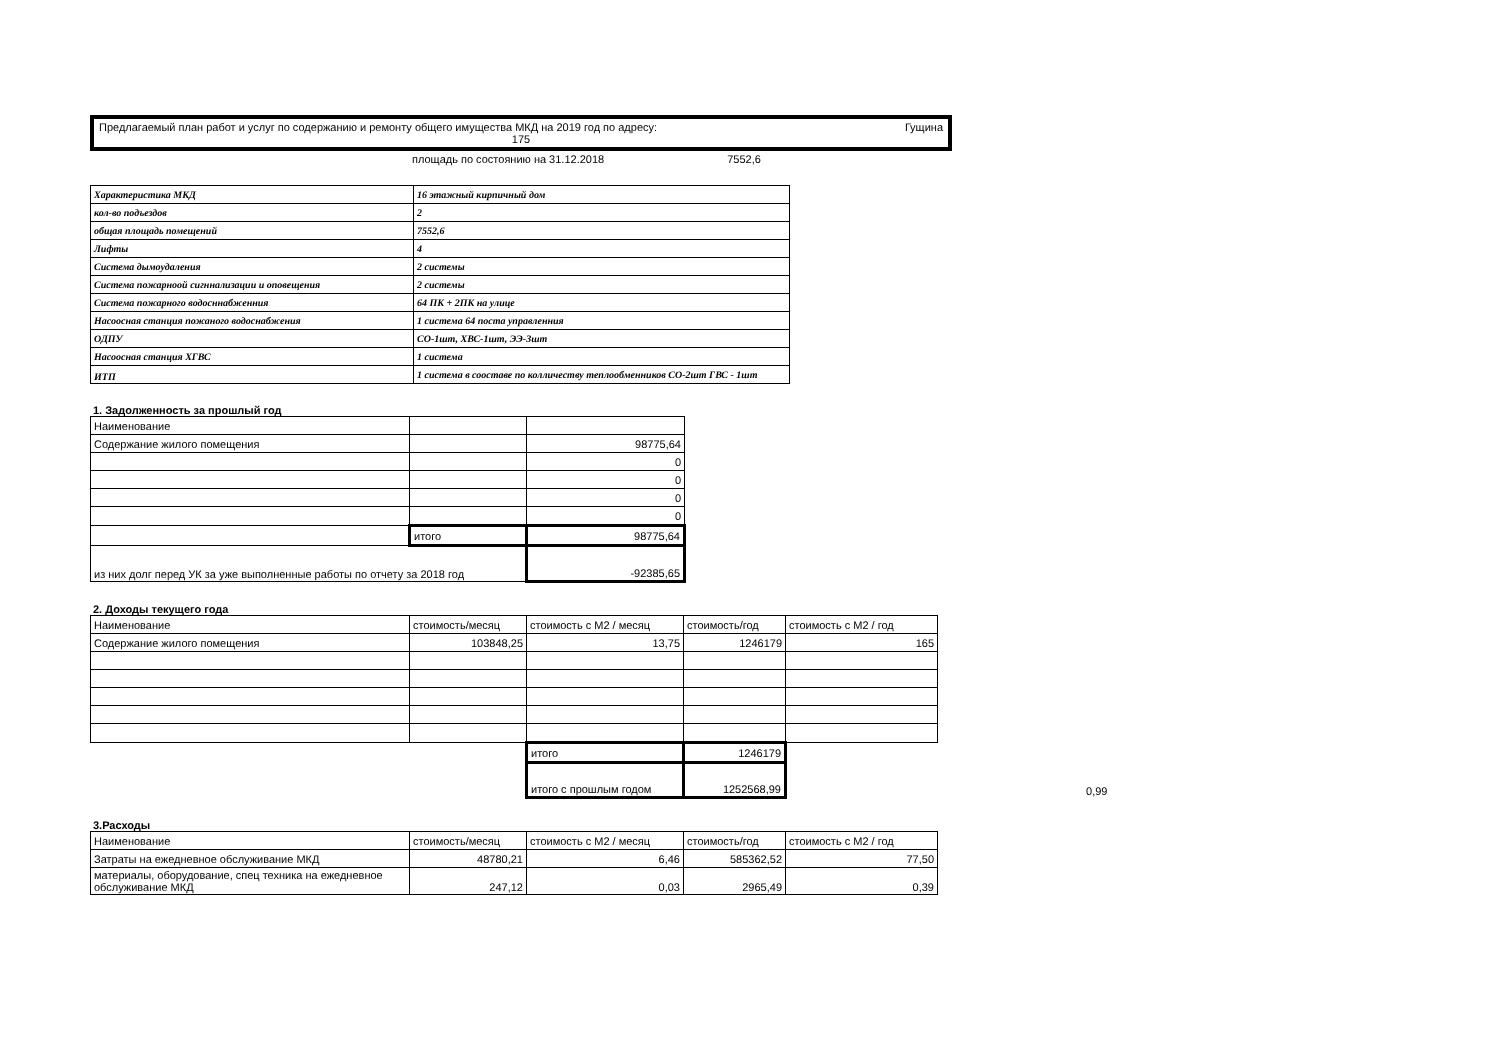Предлагаемый план работ и услуг по содержанию и ремонту общего имущества МКД на 2019 год по адресу: Гущина
175
площадь по состоянию на 31.12.2018 7552,6
| Характеристика МКД | 16 этажный кирпичный дом |
| кол-во подъездов | 2 |
| общая площадь помещений | 7552,6 |
| Лифты | 4 |
| Система дымоудаления | 2 системы |
| Система пожарноой сигннализации и оповещения | 2 системы |
| Система пожарного водосннабженния | 64 ПК + 2ПК на улице |
| Насоосная станция пожаного водоснабжения | 1 система 64 поста управленния |
| ОДПУ | СО-1шт, ХВС-1шт, ЭЭ-3шт |
| Насоосная станция ХГВС | 1 система |
| ИТП | 1 система в сооставе по колличеству теплообменников СО-2шт ГВС - 1шт |
1. Задолженность за прошлый год
| Наименование | | |
| Содержание жилого помещения | | 98775,64 |
| | | 0 |
| | | 0 |
| | | 0 |
| | | 0 |
| | итого | 98775,64 |
| из них долг перед УК за уже выполненные работы по отчету за 2018 год | | -92385,65 |
2. Доходы текущего года
| Наименование | стоимость/месяц | стоимость с М2 / месяц | стоимость/год | стоимость с М2 / год |
| Содержание жилого помещения | 103848,25 | 13,75 | 1246179 | 165 |
| | | итого | 1246179 | |
| | | итого с прошлым годом | 1252568,99 | 0,99 |
3.Расходы
| Наименование | стоимость/месяц | стоимость с М2 / месяц | стоимость/год | стоимость с М2 / год |
| Затраты на ежедневное обслуживание МКД | 48780,21 | 6,46 | 585362,52 | 77,50 |
| материалы, оборудование, спец техника на ежедневное обслуживание МКД | 247,12 | 0,03 | 2965,49 | 0,39 |